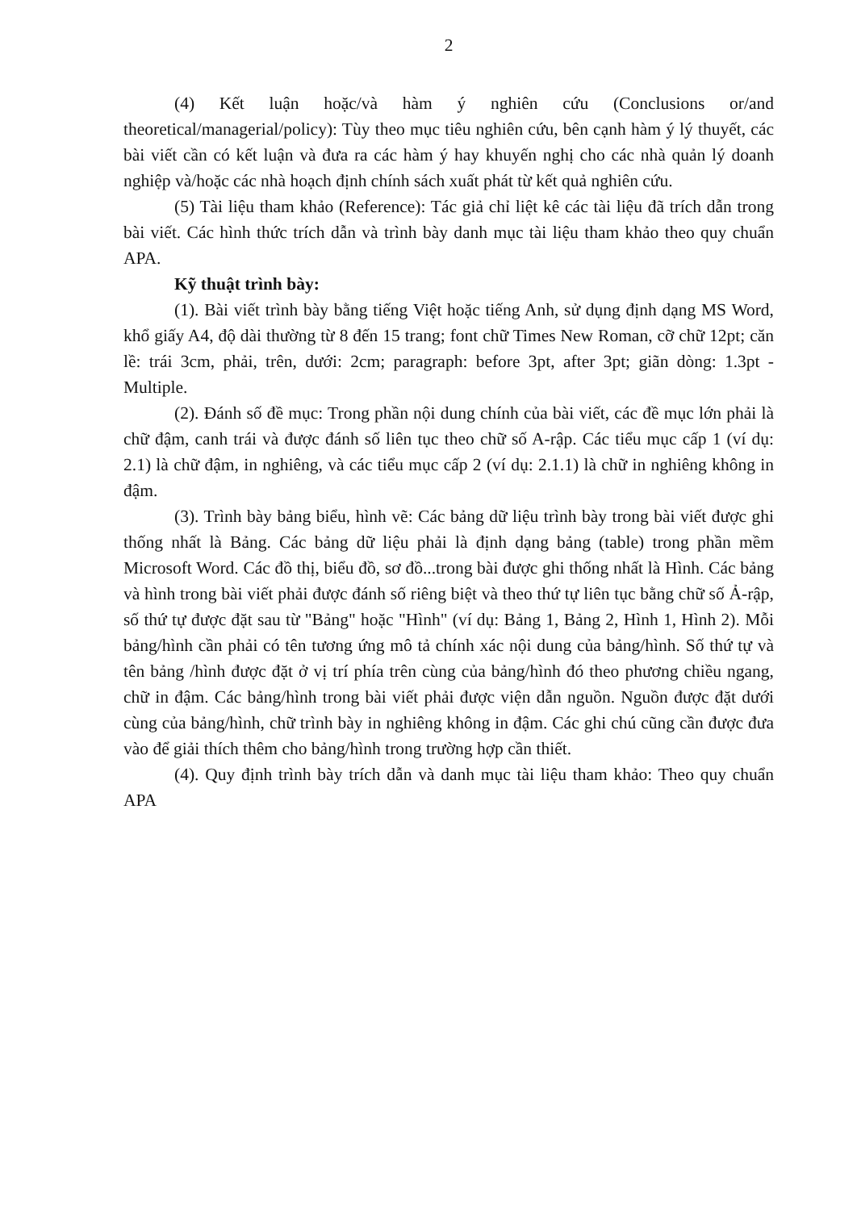2
(4) Kết luận hoặc/và hàm ý nghiên cứu (Conclusions or/and theoretical/managerial/policy): Tùy theo mục tiêu nghiên cứu, bên cạnh hàm ý lý thuyết, các bài viết cần có kết luận và đưa ra các hàm ý hay khuyến nghị cho các nhà quản lý doanh nghiệp và/hoặc các nhà hoạch định chính sách xuất phát từ kết quả nghiên cứu.
(5) Tài liệu tham khảo (Reference): Tác giả chỉ liệt kê các tài liệu đã trích dẫn trong bài viết. Các hình thức trích dẫn và trình bày danh mục tài liệu tham khảo theo quy chuẩn APA.
Kỹ thuật trình bày:
(1). Bài viết trình bày bằng tiếng Việt hoặc tiếng Anh, sử dụng định dạng MS Word, khổ giấy A4, độ dài thường từ 8 đến 15 trang; font chữ Times New Roman, cỡ chữ 12pt; căn lề: trái 3cm, phải, trên, dưới: 2cm; paragraph: before 3pt, after 3pt; giãn dòng: 1.3pt - Multiple.
(2). Đánh số đề mục: Trong phần nội dung chính của bài viết, các đề mục lớn phải là chữ đậm, canh trái và được đánh số liên tục theo chữ số A-rập. Các tiểu mục cấp 1 (ví dụ: 2.1) là chữ đậm, in nghiêng, và các tiểu mục cấp 2 (ví dụ: 2.1.1) là chữ in nghiêng không in đậm.
(3). Trình bày bảng biểu, hình vẽ: Các bảng dữ liệu trình bày trong bài viết được ghi thống nhất là Bảng. Các bảng dữ liệu phải là định dạng bảng (table) trong phần mềm Microsoft Word. Các đồ thị, biểu đồ, sơ đồ...trong bài được ghi thống nhất là Hình. Các bảng và hình trong bài viết phải được đánh số riêng biệt và theo thứ tự liên tục bằng chữ số Ả-rập, số thứ tự được đặt sau từ "Bảng" hoặc "Hình" (ví dụ: Bảng 1, Bảng 2, Hình 1, Hình 2). Mỗi bảng/hình cần phải có tên tương ứng mô tả chính xác nội dung của bảng/hình. Số thứ tự và tên bảng /hình được đặt ở vị trí phía trên cùng của bảng/hình đó theo phương chiều ngang, chữ in đậm. Các bảng/hình trong bài viết phải được viện dẫn nguồn. Nguồn được đặt dưới cùng của bảng/hình, chữ trình bày in nghiêng không in đậm. Các ghi chú cũng cần được đưa vào để giải thích thêm cho bảng/hình trong trường hợp cần thiết.
(4). Quy định trình bày trích dẫn và danh mục tài liệu tham khảo: Theo quy chuẩn APA